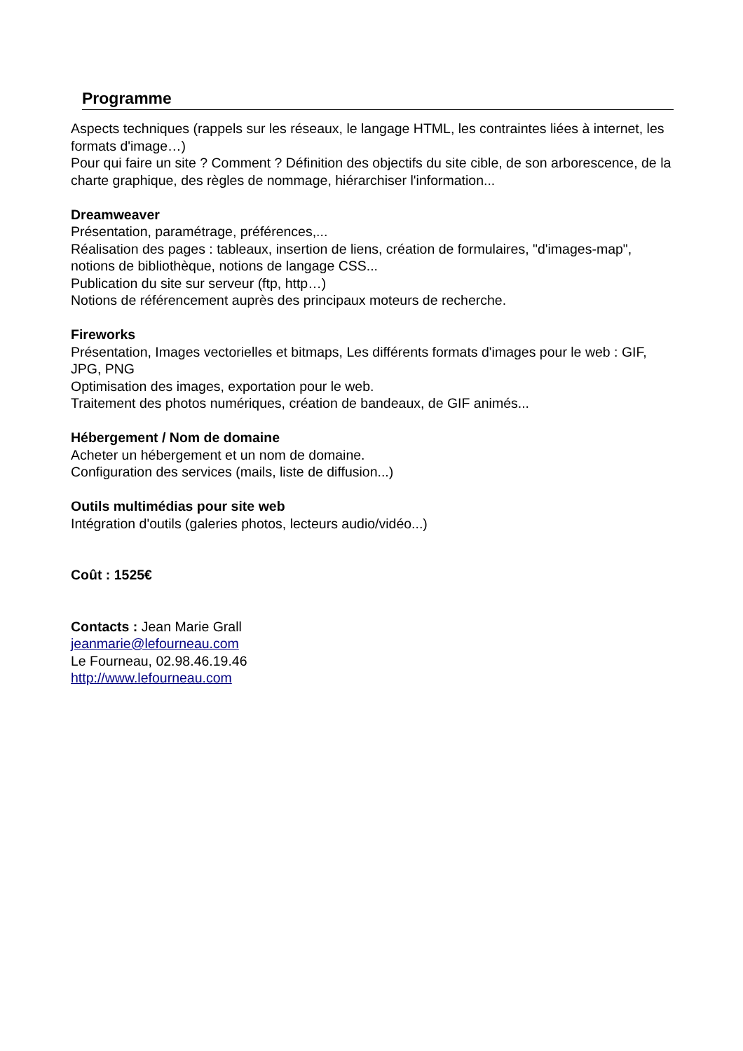Programme
Aspects techniques (rappels sur les réseaux, le langage HTML, les contraintes liées à internet, les formats d'image…)
Pour qui faire un site ? Comment ? Définition des objectifs du site cible, de son arborescence, de la charte graphique, des règles de nommage, hiérarchiser l'information...
Dreamweaver
Présentation, paramétrage, préférences,...
Réalisation des pages : tableaux, insertion de liens, création de formulaires, "d'images-map", notions de bibliothèque, notions de langage CSS...
Publication du site sur serveur (ftp, http…)
Notions de référencement auprès des principaux moteurs de recherche.
Fireworks
Présentation, Images vectorielles et bitmaps, Les différents formats d'images pour le web : GIF, JPG, PNG
Optimisation des images, exportation pour le web.
Traitement des photos numériques, création de bandeaux, de GIF animés...
Hébergement / Nom de domaine
Acheter un hébergement et un nom de domaine.
Configuration des services (mails, liste de diffusion...)
Outils multimédias pour site web
Intégration d'outils (galeries photos, lecteurs audio/vidéo...)
Coût : 1525€
Contacts : Jean Marie Grall
jeanmarie@lefourneau.com
Le Fourneau, 02.98.46.19.46
http://www.lefourneau.com